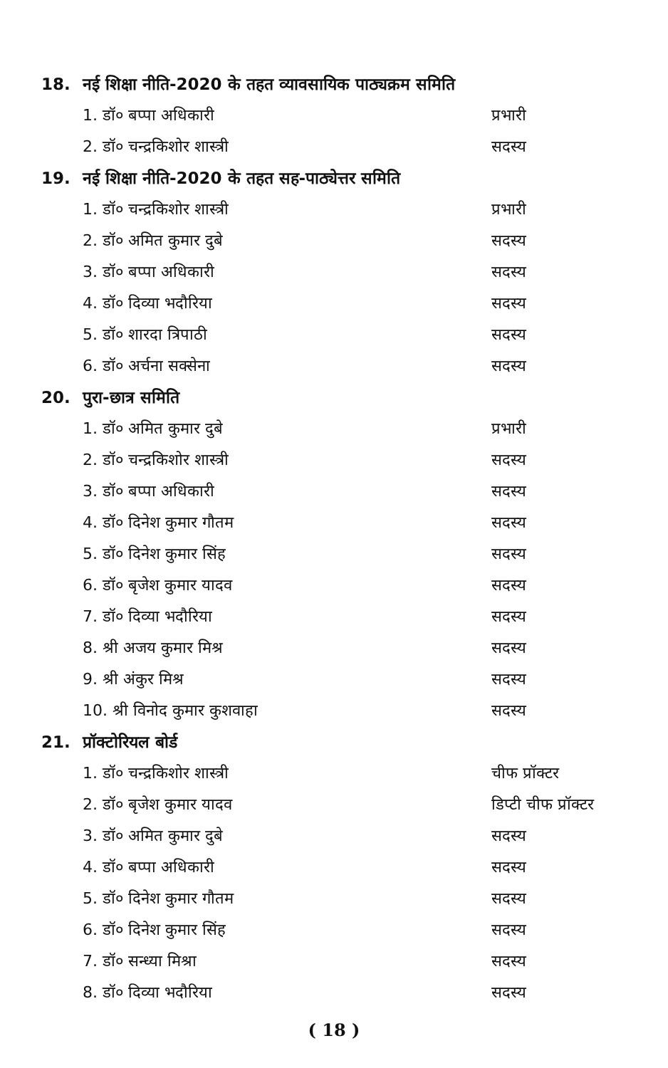18. नई शिक्षा नीति-2020 के तहत व्यावसायिक पाठ्यक्रम समिति
1. डॉ० बप्पा अधिकारी प्रभारी
2. डॉ० चन्द्रकिशोर शास्त्री सदस्य
19. नई शिक्षा नीति-2020 के तहत सह-पाठ्येत्तर समिति
1. डॉ० चन्द्रकिशोर शास्त्री प्रभारी
2. डॉ० अमित कुमार दुबे सदस्य
3. डॉ० बप्पा अधिकारी सदस्य
4. डॉ० दिव्या भदौरिया सदस्य
5. डॉ० शारदा त्रिपाठी सदस्य
6. डॉ० अर्चना सक्सेना सदस्य
20. पुरा-छात्र समिति
1. डॉ० अमित कुमार दुबे प्रभारी
2. डॉ० चन्द्रकिशोर शास्त्री सदस्य
3. डॉ० बप्पा अधिकारी सदस्य
4. डॉ० दिनेश कुमार गौतम सदस्य
5. डॉ० दिनेश कुमार सिंह सदस्य
6. डॉ० बृजेश कुमार यादव सदस्य
7. डॉ० दिव्या भदौरिया सदस्य
8. श्री अजय कुमार मिश्र सदस्य
9. श्री अंकुर मिश्र सदस्य
10. श्री विनोद कुमार कुशवाहा सदस्य
21. प्रॉक्टोरियल बोर्ड
1. डॉ० चन्द्रकिशोर शास्त्री चीफ प्रॉक्टर
2. डॉ० बृजेश कुमार यादव डिप्टी चीफ प्रॉक्टर
3. डॉ० अमित कुमार दुबे सदस्य
4. डॉ० बप्पा अधिकारी सदस्य
5. डॉ० दिनेश कुमार गौतम सदस्य
6. डॉ० दिनेश कुमार सिंह सदस्य
7. डॉ० सन्ध्या मिश्रा सदस्य
8. डॉ० दिव्या भदौरिया सदस्य
( 18 )